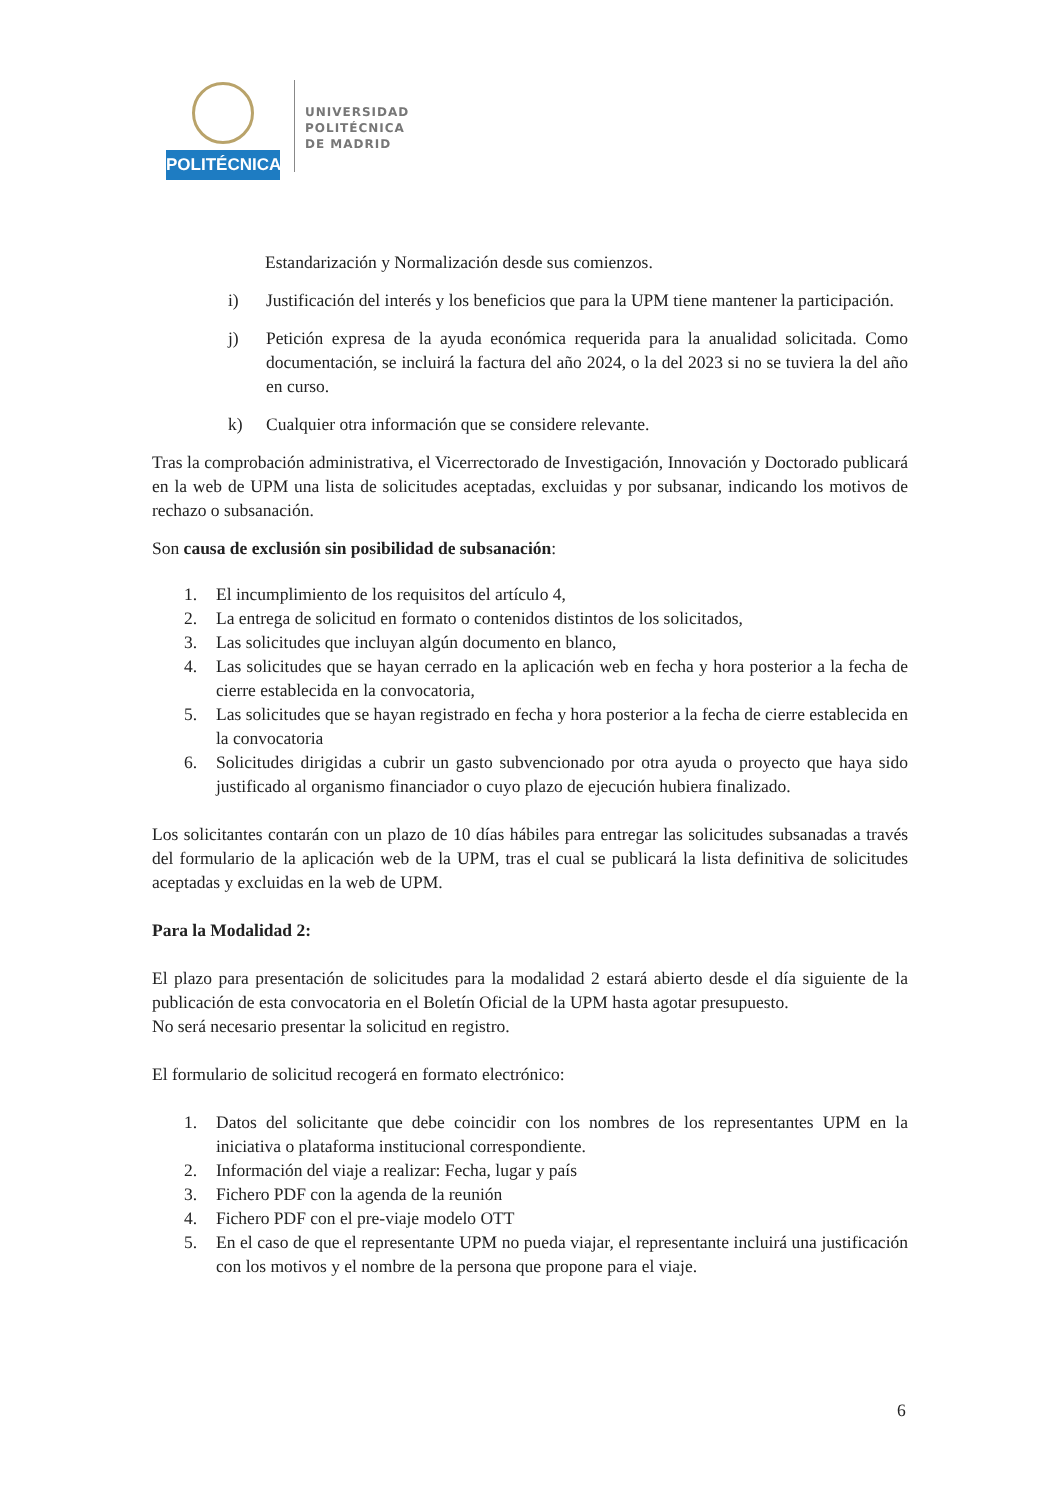POLITÉCNICA
UNIVERSIDAD
POLITÉCNICA
DE MADRID
Estandarización y Normalización desde sus comienzos.
i) Justificación del interés y los beneficios que para la UPM tiene mantener la participación.
j) Petición expresa de la ayuda económica requerida para la anualidad solicitada. Como documentación, se incluirá la factura del año 2024, o la del 2023 si no se tuviera la del año en curso.
k) Cualquier otra información que se considere relevante.
Tras la comprobación administrativa, el Vicerrectorado de Investigación, Innovación y Doctorado publicará en la web de UPM una lista de solicitudes aceptadas, excluidas y por subsanar, indicando los motivos de rechazo o subsanación.
Son causa de exclusión sin posibilidad de subsanación:
1. El incumplimiento de los requisitos del artículo 4,
2. La entrega de solicitud en formato o contenidos distintos de los solicitados,
3. Las solicitudes que incluyan algún documento en blanco,
4. Las solicitudes que se hayan cerrado en la aplicación web en fecha y hora posterior a la fecha de cierre establecida en la convocatoria,
5. Las solicitudes que se hayan registrado en fecha y hora posterior a la fecha de cierre establecida en la convocatoria
6. Solicitudes dirigidas a cubrir un gasto subvencionado por otra ayuda o proyecto que haya sido justificado al organismo financiador o cuyo plazo de ejecución hubiera finalizado.
Los solicitantes contarán con un plazo de 10 días hábiles para entregar las solicitudes subsanadas a través del formulario de la aplicación web de la UPM, tras el cual se publicará la lista definitiva de solicitudes aceptadas y excluidas en la web de UPM.
Para la Modalidad 2:
El plazo para presentación de solicitudes para la modalidad 2 estará abierto desde el día siguiente de la publicación de esta convocatoria en el Boletín Oficial de la UPM hasta agotar presupuesto.
No será necesario presentar la solicitud en registro.
El formulario de solicitud recogerá en formato electrónico:
1. Datos del solicitante que debe coincidir con los nombres de los representantes UPM en la iniciativa o plataforma institucional correspondiente.
2. Información del viaje a realizar: Fecha, lugar y país
3. Fichero PDF con la agenda de la reunión
4. Fichero PDF con el pre-viaje modelo OTT
5. En el caso de que el representante UPM no pueda viajar, el representante incluirá una justificación con los motivos y el nombre de la persona que propone para el viaje.
6